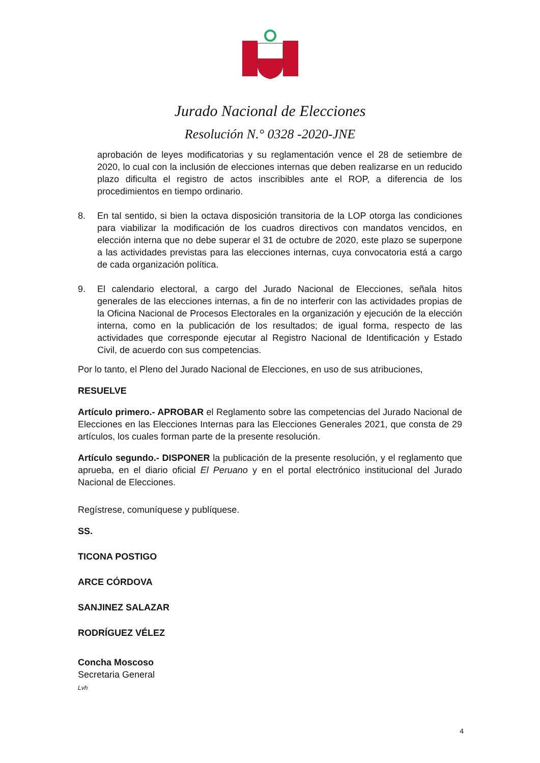Jurado Nacional de Elecciones
Resolución N.° 0328 -2020-JNE
aprobación de leyes modificatorias y su reglamentación vence el 28 de setiembre de 2020, lo cual con la inclusión de elecciones internas que deben realizarse en un reducido plazo dificulta el registro de actos inscribibles ante el ROP, a diferencia de los procedimientos en tiempo ordinario.
8. En tal sentido, si bien la octava disposición transitoria de la LOP otorga las condiciones para viabilizar la modificación de los cuadros directivos con mandatos vencidos, en elección interna que no debe superar el 31 de octubre de 2020, este plazo se superpone a las actividades previstas para las elecciones internas, cuya convocatoria está a cargo de cada organización política.
9. El calendario electoral, a cargo del Jurado Nacional de Elecciones, señala hitos generales de las elecciones internas, a fin de no interferir con las actividades propias de la Oficina Nacional de Procesos Electorales en la organización y ejecución de la elección interna, como en la publicación de los resultados; de igual forma, respecto de las actividades que corresponde ejecutar al Registro Nacional de Identificación y Estado Civil, de acuerdo con sus competencias.
Por lo tanto, el Pleno del Jurado Nacional de Elecciones, en uso de sus atribuciones,
RESUELVE
Artículo primero.- APROBAR el Reglamento sobre las competencias del Jurado Nacional de Elecciones en las Elecciones Internas para las Elecciones Generales 2021, que consta de 29 artículos, los cuales forman parte de la presente resolución.
Artículo segundo.- DISPONER la publicación de la presente resolución, y el reglamento que aprueba, en el diario oficial El Peruano y en el portal electrónico institucional del Jurado Nacional de Elecciones.
Regístrese, comuníquese y publíquese.
SS.
TICONA POSTIGO
ARCE CÓRDOVA
SANJINEZ SALAZAR
RODRÍGUEZ VÉLEZ
Concha Moscoso
Secretaria General
Lvh
4